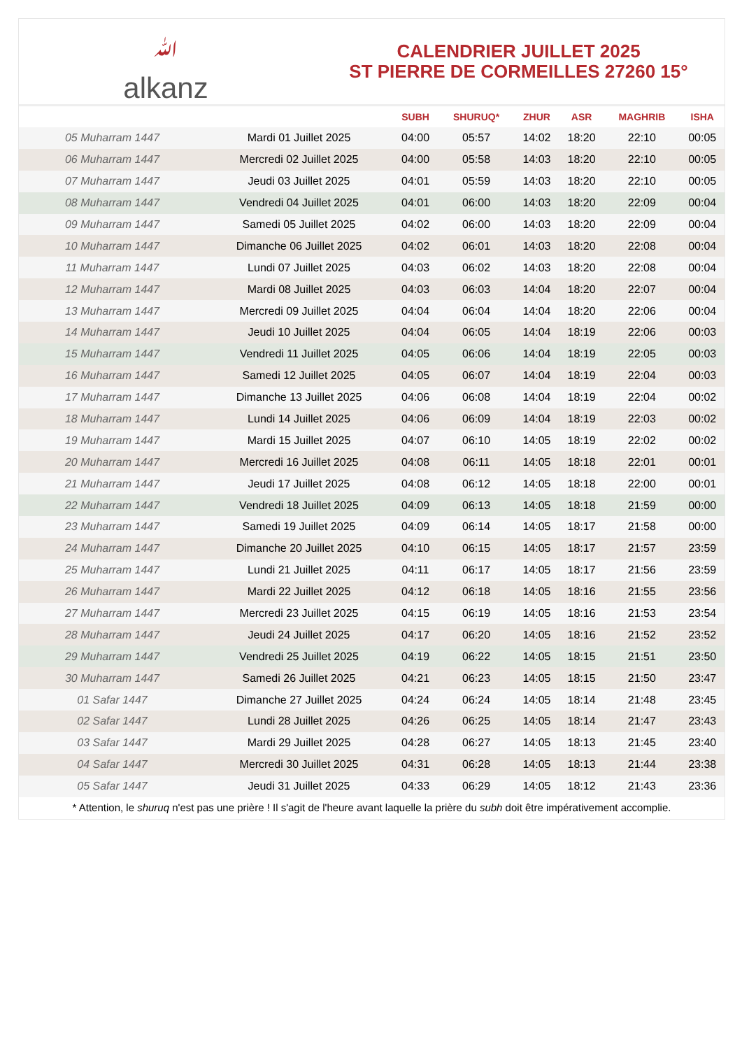ﷲalkanz
CALENDRIER JUILLET 2025
ST PIERRE DE CORMEILLES 27260 15°
| | | SUBH | SHURUQ* | ZHUR | ASR | MAGHRIB | ISHA |
| --- | --- | --- | --- | --- | --- | --- | --- |
| 05 Muharram 1447 | Mardi 01 Juillet 2025 | 04:00 | 05:57 | 14:02 | 18:20 | 22:10 | 00:05 |
| 06 Muharram 1447 | Mercredi 02 Juillet 2025 | 04:00 | 05:58 | 14:03 | 18:20 | 22:10 | 00:05 |
| 07 Muharram 1447 | Jeudi 03 Juillet 2025 | 04:01 | 05:59 | 14:03 | 18:20 | 22:10 | 00:05 |
| 08 Muharram 1447 | Vendredi 04 Juillet 2025 | 04:01 | 06:00 | 14:03 | 18:20 | 22:09 | 00:04 |
| 09 Muharram 1447 | Samedi 05 Juillet 2025 | 04:02 | 06:00 | 14:03 | 18:20 | 22:09 | 00:04 |
| 10 Muharram 1447 | Dimanche 06 Juillet 2025 | 04:02 | 06:01 | 14:03 | 18:20 | 22:08 | 00:04 |
| 11 Muharram 1447 | Lundi 07 Juillet 2025 | 04:03 | 06:02 | 14:03 | 18:20 | 22:08 | 00:04 |
| 12 Muharram 1447 | Mardi 08 Juillet 2025 | 04:03 | 06:03 | 14:04 | 18:20 | 22:07 | 00:04 |
| 13 Muharram 1447 | Mercredi 09 Juillet 2025 | 04:04 | 06:04 | 14:04 | 18:20 | 22:06 | 00:04 |
| 14 Muharram 1447 | Jeudi 10 Juillet 2025 | 04:04 | 06:05 | 14:04 | 18:19 | 22:06 | 00:03 |
| 15 Muharram 1447 | Vendredi 11 Juillet 2025 | 04:05 | 06:06 | 14:04 | 18:19 | 22:05 | 00:03 |
| 16 Muharram 1447 | Samedi 12 Juillet 2025 | 04:05 | 06:07 | 14:04 | 18:19 | 22:04 | 00:03 |
| 17 Muharram 1447 | Dimanche 13 Juillet 2025 | 04:06 | 06:08 | 14:04 | 18:19 | 22:04 | 00:02 |
| 18 Muharram 1447 | Lundi 14 Juillet 2025 | 04:06 | 06:09 | 14:04 | 18:19 | 22:03 | 00:02 |
| 19 Muharram 1447 | Mardi 15 Juillet 2025 | 04:07 | 06:10 | 14:05 | 18:19 | 22:02 | 00:02 |
| 20 Muharram 1447 | Mercredi 16 Juillet 2025 | 04:08 | 06:11 | 14:05 | 18:18 | 22:01 | 00:01 |
| 21 Muharram 1447 | Jeudi 17 Juillet 2025 | 04:08 | 06:12 | 14:05 | 18:18 | 22:00 | 00:01 |
| 22 Muharram 1447 | Vendredi 18 Juillet 2025 | 04:09 | 06:13 | 14:05 | 18:18 | 21:59 | 00:00 |
| 23 Muharram 1447 | Samedi 19 Juillet 2025 | 04:09 | 06:14 | 14:05 | 18:17 | 21:58 | 00:00 |
| 24 Muharram 1447 | Dimanche 20 Juillet 2025 | 04:10 | 06:15 | 14:05 | 18:17 | 21:57 | 23:59 |
| 25 Muharram 1447 | Lundi 21 Juillet 2025 | 04:11 | 06:17 | 14:05 | 18:17 | 21:56 | 23:59 |
| 26 Muharram 1447 | Mardi 22 Juillet 2025 | 04:12 | 06:18 | 14:05 | 18:16 | 21:55 | 23:56 |
| 27 Muharram 1447 | Mercredi 23 Juillet 2025 | 04:15 | 06:19 | 14:05 | 18:16 | 21:53 | 23:54 |
| 28 Muharram 1447 | Jeudi 24 Juillet 2025 | 04:17 | 06:20 | 14:05 | 18:16 | 21:52 | 23:52 |
| 29 Muharram 1447 | Vendredi 25 Juillet 2025 | 04:19 | 06:22 | 14:05 | 18:15 | 21:51 | 23:50 |
| 30 Muharram 1447 | Samedi 26 Juillet 2025 | 04:21 | 06:23 | 14:05 | 18:15 | 21:50 | 23:47 |
| 01 Safar 1447 | Dimanche 27 Juillet 2025 | 04:24 | 06:24 | 14:05 | 18:14 | 21:48 | 23:45 |
| 02 Safar 1447 | Lundi 28 Juillet 2025 | 04:26 | 06:25 | 14:05 | 18:14 | 21:47 | 23:43 |
| 03 Safar 1447 | Mardi 29 Juillet 2025 | 04:28 | 06:27 | 14:05 | 18:13 | 21:45 | 23:40 |
| 04 Safar 1447 | Mercredi 30 Juillet 2025 | 04:31 | 06:28 | 14:05 | 18:13 | 21:44 | 23:38 |
| 05 Safar 1447 | Jeudi 31 Juillet 2025 | 04:33 | 06:29 | 14:05 | 18:12 | 21:43 | 23:36 |
* Attention, le shuruq n'est pas une prière ! Il s'agit de l'heure avant laquelle la prière du subh doit être impérativement accomplie.